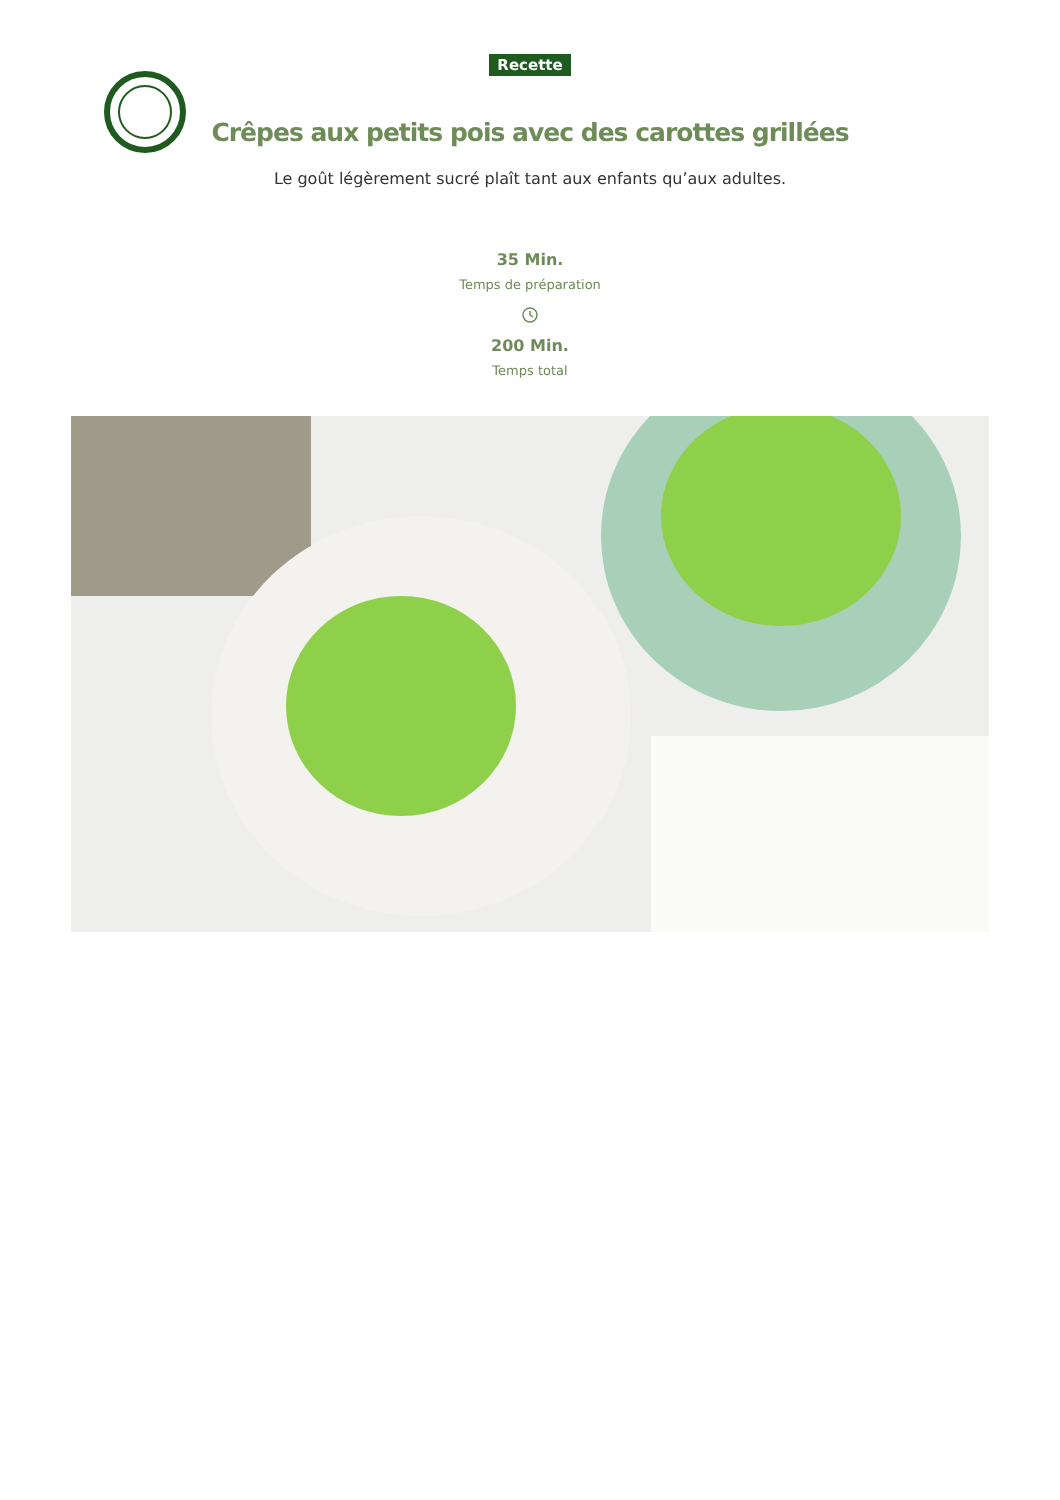Recette
Crêpes aux petits pois avec des carottes grillées
Le goût légèrement sucré plaît tant aux enfants qu’aux adultes.
35 Min.
Temps de préparation
200 Min.
Temps total